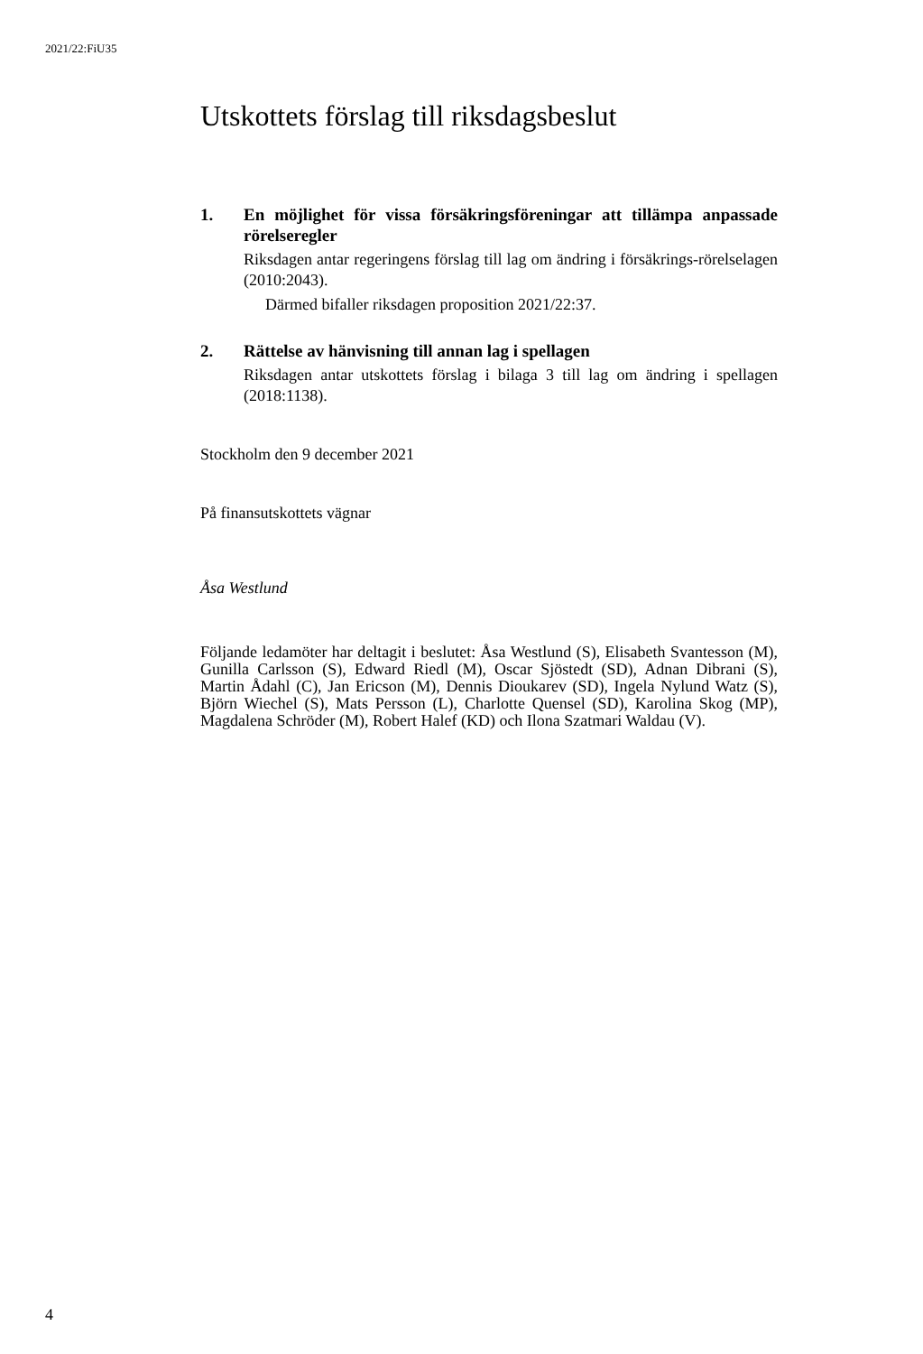2021/22:FiU35
Utskottets förslag till riksdagsbeslut
1. En möjlighet för vissa försäkringsföreningar att tillämpa anpassade rörelseregler
Riksdagen antar regeringens förslag till lag om ändring i försäkrings-rörelselagen (2010:2043).
Därmed bifaller riksdagen proposition 2021/22:37.
2. Rättelse av hänvisning till annan lag i spellagen
Riksdagen antar utskottets förslag i bilaga 3 till lag om ändring i spellagen (2018:1138).
Stockholm den 9 december 2021
På finansutskottets vägnar
Åsa Westlund
Följande ledamöter har deltagit i beslutet: Åsa Westlund (S), Elisabeth Svantesson (M), Gunilla Carlsson (S), Edward Riedl (M), Oscar Sjöstedt (SD), Adnan Dibrani (S), Martin Ådahl (C), Jan Ericson (M), Dennis Dioukarev (SD), Ingela Nylund Watz (S), Björn Wiechel (S), Mats Persson (L), Charlotte Quensel (SD), Karolina Skog (MP), Magdalena Schröder (M), Robert Halef (KD) och Ilona Szatmari Waldau (V).
4